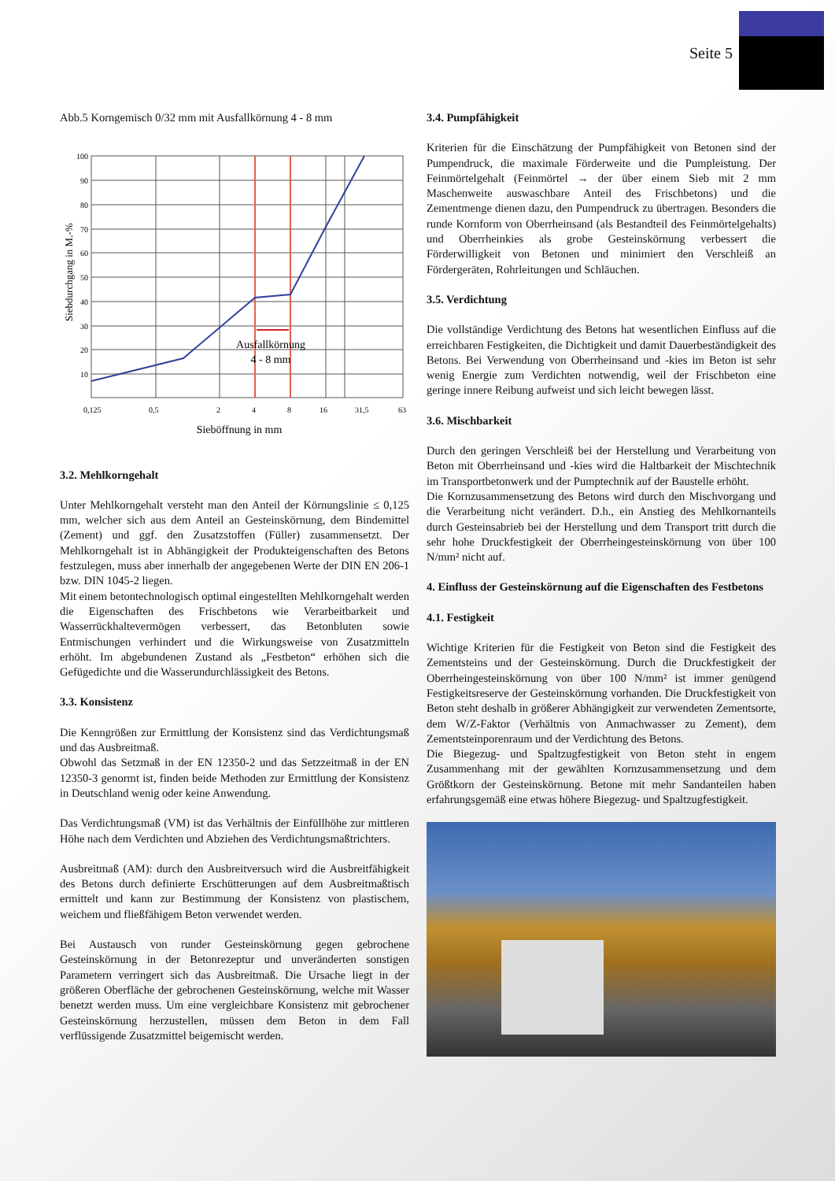Seite 5
Abb.5 Korngemisch 0/32 mm mit Ausfallkörnung 4 - 8 mm
Siebdurchgang in M.-%
100
90
80
70
60
50
40
30
20
10
0,125
0,5
2
4
8
16
31,5
63
Ausfallkörnung
4 - 8 mm
Sieböffnung in mm
3.2. Mehlkorngehalt
Unter Mehlkorngehalt versteht man den Anteil der Körnungslinie ≤ 0,125 mm, welcher sich aus dem Anteil an Gesteinskörnung, dem Bindemittel (Zement) und ggf. den Zusatzstoffen (Füller) zusammensetzt. Der Mehlkorngehalt ist in Abhängigkeit der Produkteigenschaften des Betons festzulegen, muss aber innerhalb der angegebenen Werte der DIN EN 206-1 bzw. DIN 1045-2 liegen.
Mit einem betontechnologisch optimal eingestellten Mehlkorngehalt werden die Eigenschaften des Frischbetons wie Verarbeitbarkeit und Wasserrückhaltevermögen verbessert, das Betonbluten sowie Entmischungen verhindert und die Wirkungsweise von Zusatzmitteln erhöht. Im abgebundenen Zustand als „Festbeton“ erhöhen sich die Gefügedichte und die Wasserundurchlässigkeit des Betons.
3.3. Konsistenz
Die Kenngrößen zur Ermittlung der Konsistenz sind das Verdichtungsmaß und das Ausbreitmaß.
Obwohl das Setzmaß in der EN 12350-2 und das Setzzeitmaß in der EN 12350-3 genormt ist, finden beide Methoden zur Ermittlung der Konsistenz in Deutschland wenig oder keine Anwendung.
Das Verdichtungsmaß (VM) ist das Verhältnis der Einfüllhöhe zur mittleren Höhe nach dem Verdichten und Abziehen des Verdichtungsmaßtrichters.
Ausbreitmaß (AM): durch den Ausbreitversuch wird die Ausbreitfähigkeit des Betons durch definierte Erschütterungen auf dem Ausbreitmaßtisch ermittelt und kann zur Bestimmung der Konsistenz von plastischem, weichem und fließfähigem Beton verwendet werden.
Bei Austausch von runder Gesteinskörnung gegen gebrochene Gesteinskörnung in der Betonrezeptur und unveränderten sonstigen Parametern verringert sich das Ausbreitmaß. Die Ursache liegt in der größeren Oberfläche der gebrochenen Gesteinskörnung, welche mit Wasser benetzt werden muss. Um eine vergleichbare Konsistenz mit gebrochener Gesteinskörnung herzustellen, müssen dem Beton in dem Fall verflüssigende Zusatzmittel beigemischt werden.
3.4. Pumpfähigkeit
Kriterien für die Einschätzung der Pumpfähigkeit von Betonen sind der Pumpendruck, die maximale Förderweite und die Pumpleistung. Der Feinmörtelgehalt (Feinmörtel → der über einem Sieb mit 2 mm Maschenweite auswaschbare Anteil des Frischbetons) und die Zementmenge dienen dazu, den Pumpendruck zu übertragen. Besonders die runde Kornform von Oberrheinsand (als Bestandteil des Feinmörtelgehalts) und Oberrheinkies als grobe Gesteinskörnung verbessert die Förderwilligkeit von Betonen und minimiert den Verschleiß an Fördergeräten, Rohrleitungen und Schläuchen.
3.5. Verdichtung
Die vollständige Verdichtung des Betons hat wesentlichen Einfluss auf die erreichbaren Festigkeiten, die Dichtigkeit und damit Dauerbeständigkeit des Betons. Bei Verwendung von Oberrheinsand und -kies im Beton ist sehr wenig Energie zum Verdichten notwendig, weil der Frischbeton eine geringe innere Reibung aufweist und sich leicht bewegen lässt.
3.6. Mischbarkeit
Durch den geringen Verschleiß bei der Herstellung und Verarbeitung von Beton mit Oberrheinsand und -kies wird die Haltbarkeit der Mischtechnik im Transportbetonwerk und der Pumptechnik auf der Baustelle erhöht.
Die Kornzusammensetzung des Betons wird durch den Mischvorgang und die Verarbeitung nicht verändert. D.h., ein Anstieg des Mehlkornanteils durch Gesteinsabrieb bei der Herstellung und dem Transport tritt durch die sehr hohe Druckfestigkeit der Oberrheingesteinskörnung von über 100 N/mm² nicht auf.
4. Einfluss der Gesteinskörnung auf die Eigenschaften des Festbetons
4.1. Festigkeit
Wichtige Kriterien für die Festigkeit von Beton sind die Festigkeit des Zementsteins und der Gesteinskörnung. Durch die Druckfestigkeit der Oberrheingesteinskörnung von über 100 N/mm² ist immer genügend Festigkeitsreserve der Gesteinskörnung vorhanden. Die Druckfestigkeit von Beton steht deshalb in größerer Abhängigkeit zur verwendeten Zementsorte, dem W/Z-Faktor (Verhältnis von Anmachwasser zu Zement), dem Zementsteinporenraum und der Verdichtung des Betons.
Die Biegezug- und Spaltzugfestigkeit von Beton steht in engem Zusammenhang mit der gewählten Kornzusammensetzung und dem Größtkorn der Gesteinskörnung. Betone mit mehr Sandanteilen haben erfahrungsgemäß eine etwas höhere Biegezug- und Spaltzugfestigkeit.